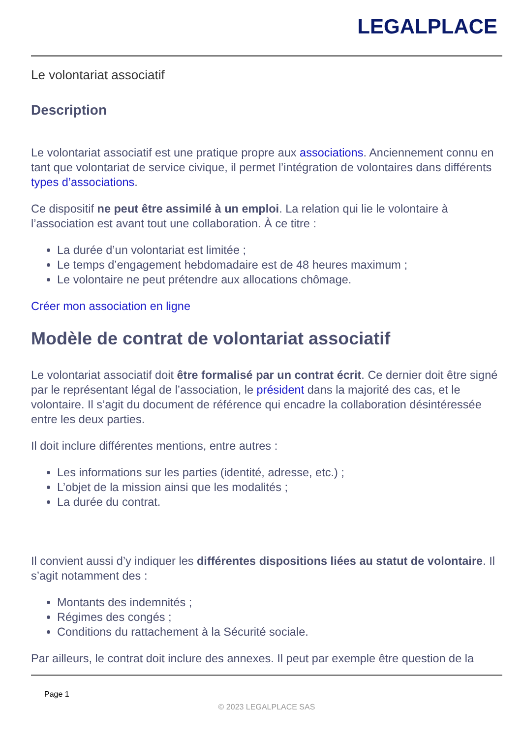LEGALPLACE
Le volontariat associatif
Description
Le volontariat associatif est une pratique propre aux associations. Anciennement connu en tant que volontariat de service civique, il permet l’intégration de volontaires dans différents types d’associations.
Ce dispositif ne peut être assimilé à un emploi. La relation qui lie le volontaire à l’association est avant tout une collaboration. À ce titre :
La durée d’un volontariat est limitée ;
Le temps d’engagement hebdomadaire est de 48 heures maximum ;
Le volontaire ne peut prétendre aux allocations chômage.
Créer mon association en ligne
Modèle de contrat de volontariat associatif
Le volontariat associatif doit être formalisé par un contrat écrit. Ce dernier doit être signé par le représentant légal de l’association, le président dans la majorité des cas, et le volontaire. Il s’agit du document de référence qui encadre la collaboration désintéressée entre les deux parties.
Il doit inclure différentes mentions, entre autres :
Les informations sur les parties (identité, adresse, etc.) ;
L’objet de la mission ainsi que les modalités ;
La durée du contrat.
Il convient aussi d’y indiquer les différentes dispositions liées au statut de volontaire. Il s’agit notamment des :
Montants des indemnités ;
Régimes des congés ;
Conditions du rattachement à la Sécurité sociale.
Par ailleurs, le contrat doit inclure des annexes. Il peut par exemple être question de la
Page 1
© 2023 LEGALPLACE SAS